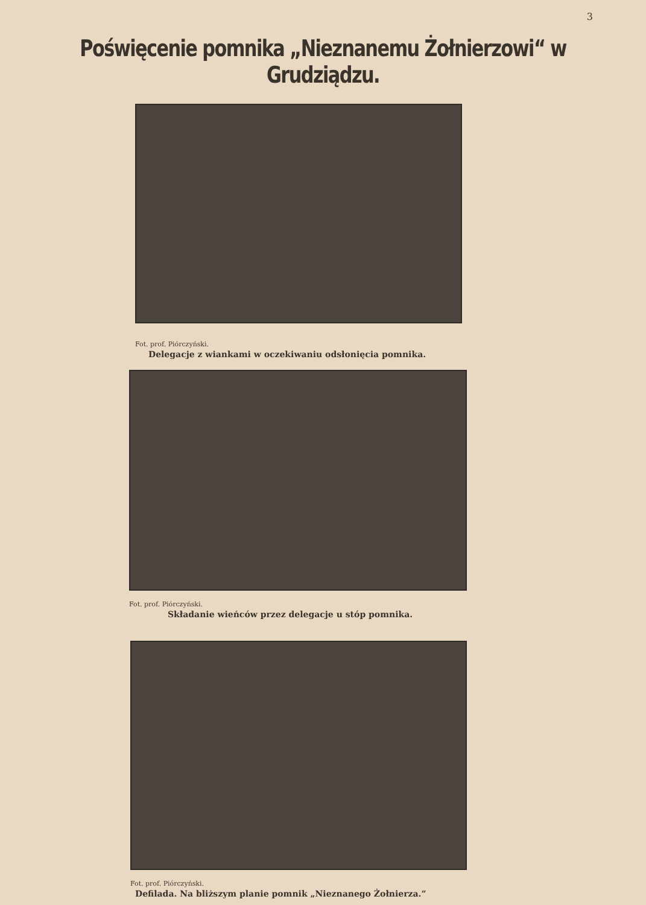3
Poświęcenie pomnika „Nieznanemu Żołnierzowi“ w Grudziądzu.
Fot. prof. Piórczyński.
Delegacje z wiankami w oczekiwaniu odsłonięcia pomnika.
Fot. prof. Piórczyński.
Składanie wieńców przez delegacje u stóp pomnika.
Fot. prof. Piórczyński.
Defilada. Na bliższym planie pomnik „Nieznanego Żołnierza.“